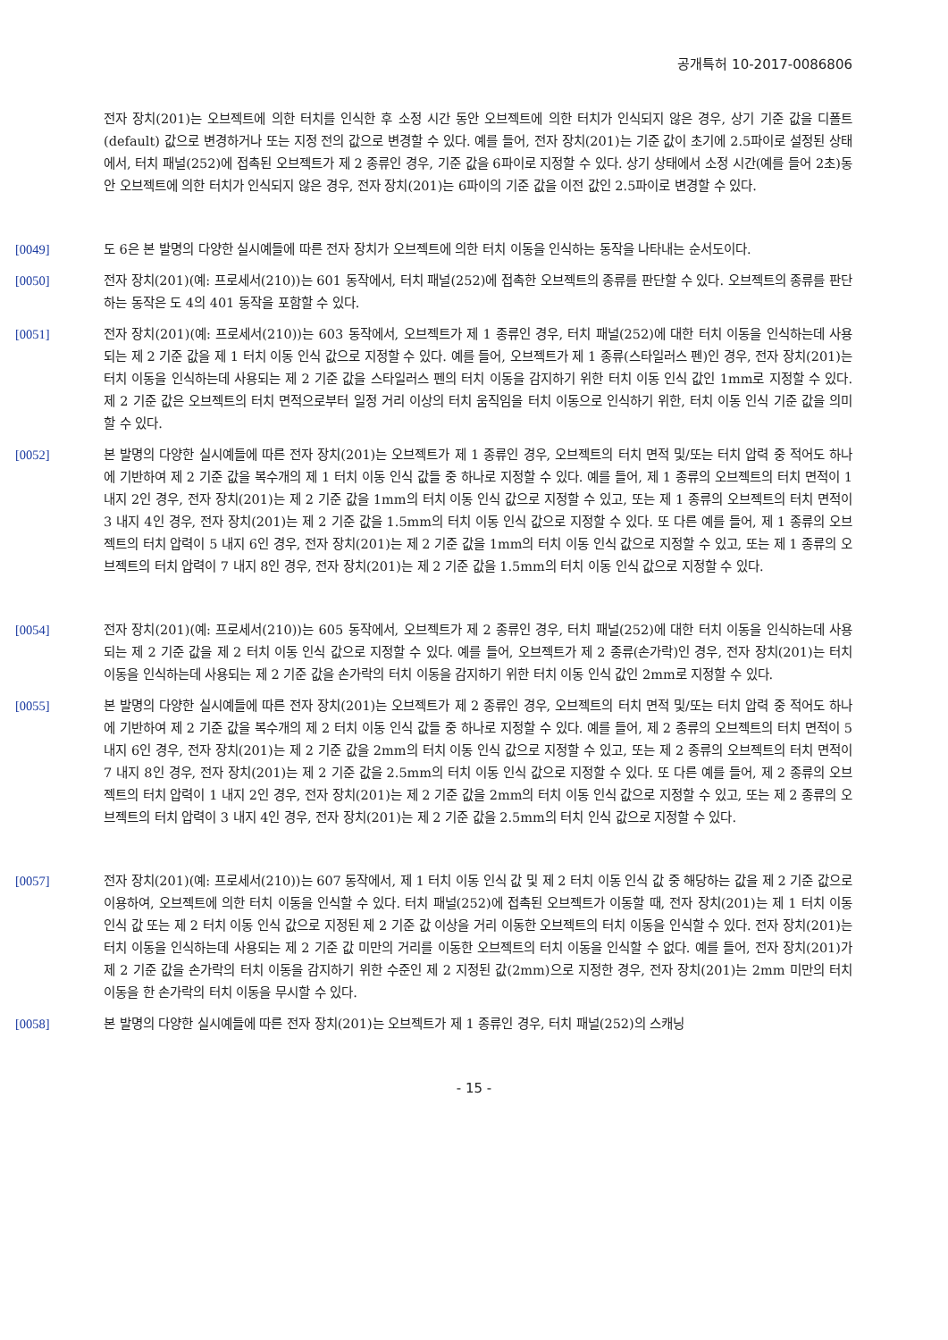공개특허 10-2017-0086806
전자 장치(201)는 오브젝트에 의한 터치를 인식한 후 소정 시간 동안 오브젝트에 의한 터치가 인식되지 않은 경우, 상기 기준 값을 디폴트(default) 값으로 변경하거나 또는 지정 전의 값으로 변경할 수 있다. 예를 들어, 전자 장치(201)는 기준 값이 초기에 2.5파이로 설정된 상태에서, 터치 패널(252)에 접촉된 오브젝트가 제 2 종류인 경우, 기준 값을 6파이로 지정할 수 있다. 상기 상태에서 소정 시간(예를 들어 2초)동안 오브젝트에 의한 터치가 인식되지 않은 경우, 전자 장치(201)는 6파이의 기준 값을 이전 값인 2.5파이로 변경할 수 있다.
[0049] 도 6은 본 발명의 다양한 실시예들에 따른 전자 장치가 오브젝트에 의한 터치 이동을 인식하는 동작을 나타내는 순서도이다.
[0050] 전자 장치(201)(예: 프로세서(210))는 601 동작에서, 터치 패널(252)에 접촉한 오브젝트의 종류를 판단할 수 있다. 오브젝트의 종류를 판단하는 동작은 도 4의 401 동작을 포함할 수 있다.
[0051] 전자 장치(201)(예: 프로세서(210))는 603 동작에서, 오브젝트가 제 1 종류인 경우, 터치 패널(252)에 대한 터치 이동을 인식하는데 사용되는 제 2 기준 값을 제 1 터치 이동 인식 값으로 지정할 수 있다. 예를 들어, 오브젝트가 제 1 종류(스타일러스 펜)인 경우, 전자 장치(201)는 터치 이동을 인식하는데 사용되는 제 2 기준 값을 스타일러스 펜의 터치 이동을 감지하기 위한 터치 이동 인식 값인 1mm로 지정할 수 있다. 제 2 기준 값은 오브젝트의 터치 면적으로부터 일정 거리 이상의 터치 움직임을 터치 이동으로 인식하기 위한, 터치 이동 인식 기준 값을 의미할 수 있다.
[0052] 본 발명의 다양한 실시예들에 따른 전자 장치(201)는 오브젝트가 제 1 종류인 경우, 오브젝트의 터치 면적 및/또는 터치 압력 중 적어도 하나에 기반하여 제 2 기준 값을 복수개의 제 1 터치 이동 인식 값들 중 하나로 지정할 수 있다. 예를 들어, 제 1 종류의 오브젝트의 터치 면적이 1 내지 2인 경우, 전자 장치(201)는 제 2 기준 값을 1mm의 터치 이동 인식 값으로 지정할 수 있고, 또는 제 1 종류의 오브젝트의 터치 면적이 3 내지 4인 경우, 전자 장치(201)는 제 2 기준 값을 1.5mm의 터치 이동 인식 값으로 지정할 수 있다. 또 다른 예를 들어, 제 1 종류의 오브젝트의 터치 압력이 5 내지 6인 경우, 전자 장치(201)는 제 2 기준 값을 1mm의 터치 이동 인식 값으로 지정할 수 있고, 또는 제 1 종류의 오브젝트의 터치 압력이 7 내지 8인 경우, 전자 장치(201)는 제 2 기준 값을 1.5mm의 터치 이동 인식 값으로 지정할 수 있다.
[0054] 전자 장치(201)(예: 프로세서(210))는 605 동작에서, 오브젝트가 제 2 종류인 경우, 터치 패널(252)에 대한 터치 이동을 인식하는데 사용되는 제 2 기준 값을 제 2 터치 이동 인식 값으로 지정할 수 있다. 예를 들어, 오브젝트가 제 2 종류(손가락)인 경우, 전자 장치(201)는 터치 이동을 인식하는데 사용되는 제 2 기준 값을 손가락의 터치 이동을 감지하기 위한 터치 이동 인식 값인 2mm로 지정할 수 있다.
[0055] 본 발명의 다양한 실시예들에 따른 전자 장치(201)는 오브젝트가 제 2 종류인 경우, 오브젝트의 터치 면적 및/또는 터치 압력 중 적어도 하나에 기반하여 제 2 기준 값을 복수개의 제 2 터치 이동 인식 값들 중 하나로 지정할 수 있다. 예를 들어, 제 2 종류의 오브젝트의 터치 면적이 5 내지 6인 경우, 전자 장치(201)는 제 2 기준 값을 2mm의 터치 이동 인식 값으로 지정할 수 있고, 또는 제 2 종류의 오브젝트의 터치 면적이 7 내지 8인 경우, 전자 장치(201)는 제 2 기준 값을 2.5mm의 터치 이동 인식 값으로 지정할 수 있다. 또 다른 예를 들어, 제 2 종류의 오브젝트의 터치 압력이 1 내지 2인 경우, 전자 장치(201)는 제 2 기준 값을 2mm의 터치 이동 인식 값으로 지정할 수 있고, 또는 제 2 종류의 오브젝트의 터치 압력이 3 내지 4인 경우, 전자 장치(201)는 제 2 기준 값을 2.5mm의 터치 인식 값으로 지정할 수 있다.
[0057] 전자 장치(201)(예: 프로세서(210))는 607 동작에서, 제 1 터치 이동 인식 값 및 제 2 터치 이동 인식 값 중 해당하는 값을 제 2 기준 값으로 이용하여, 오브젝트에 의한 터치 이동을 인식할 수 있다. 터치 패널(252)에 접촉된 오브젝트가 이동할 때, 전자 장치(201)는 제 1 터치 이동 인식 값 또는 제 2 터치 이동 인식 값으로 지정된 제 2 기준 값 이상을 거리 이동한 오브젝트의 터치 이동을 인식할 수 있다. 전자 장치(201)는 터치 이동을 인식하는데 사용되는 제 2 기준 값 미만의 거리를 이동한 오브젝트의 터치 이동을 인식할 수 없다. 예를 들어, 전자 장치(201)가 제 2 기준 값을 손가락의 터치 이동을 감지하기 위한 수준인 제 2 지정된 값(2mm)으로 지정한 경우, 전자 장치(201)는 2mm 미만의 터치 이동을 한 손가락의 터치 이동을 무시할 수 있다.
[0058] 본 발명의 다양한 실시예들에 따른 전자 장치(201)는 오브젝트가 제 1 종류인 경우, 터치 패널(252)의 스캐닝
- 15 -